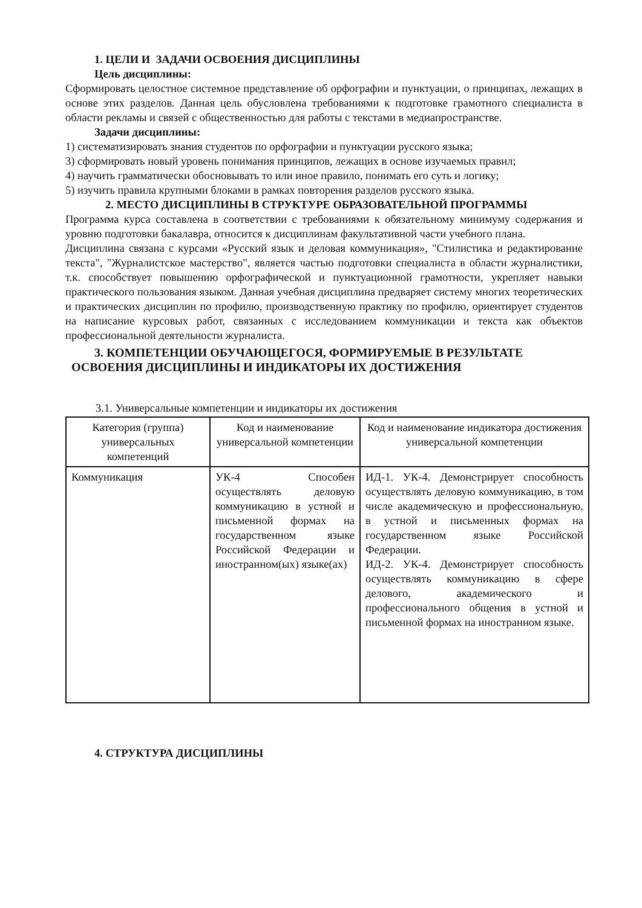1. ЦЕЛИ И ЗАДАЧИ ОСВОЕНИЯ ДИСЦИПЛИНЫ
Цель дисциплины:
Сформировать целостное системное представление об орфографии и пунктуации, о принципах, лежащих в основе этих разделов. Данная цель обусловлена требованиями к подготовке грамотного специалиста в области рекламы и связей с общественностью для работы с текстами в медиапространстве.
Задачи дисциплины:
1) систематизировать знания студентов по орфографии и пунктуации русского языка;
3) сформировать новый уровень понимания принципов, лежащих в основе изучаемых правил;
4) научить грамматически обосновывать то или иное правило, понимать его суть и логику;
5) изучить правила крупными блоками в рамках повторения разделов русского языка.
2. МЕСТО ДИСЦИПЛИНЫ В СТРУКТУРЕ ОБРАЗОВАТЕЛЬНОЙ ПРОГРАММЫ
Программа курса составлена в соответствии с требованиями к обязательному минимуму содержания и уровню подготовки бакалавра, относится к дисциплинам факультативной части учебного плана.
Дисциплина связана с курсами «Русский язык и деловая коммуникация», "Стилистика и редактирование текста", "Журналистское мастерство", является частью подготовки специалиста в области журналистики, т.к. способствует повышению орфографической и пунктуационной грамотности, укрепляет навыки практического пользования языком. Данная учебная дисциплина предваряет систему многих теоретических и практических дисциплин по профилю, производственную практику по профилю, ориентирует студентов на написание курсовых работ, связанных с исследованием коммуникации и текста как объектов профессиональной деятельности журналиста.
3. КОМПЕТЕНЦИИ ОБУЧАЮЩЕГОСЯ, ФОРМИРУЕМЫЕ В РЕЗУЛЬТАТЕ
ОСВОЕНИЯ ДИСЦИПЛИНЫ И ИНДИКАТОРЫ ИХ ДОСТИЖЕНИЯ
3.1. Универсальные компетенции и индикаторы их достижения
| Категория (группа) универсальных компетенций | Код и наименование универсальной компетенции | Код и наименование индикатора достижения универсальной компетенции |
| --- | --- | --- |
| Коммуникация | УК-4 Способен осуществлять деловую коммуникацию в устной и письменной формах на государственном языке Российской Федерации и иностранном(ых) языке(ах) | ИД-1. УК-4. Демонстрирует способность осуществлять деловую коммуникацию, в том числе академическую и профессиональную, в устной и письменных формах на государственном языке Российской Федерации. ИД-2. УК-4. Демонстрирует способность осуществлять коммуникацию в сфере делового, академического и профессионального общения в устной и письменной формах на иностранном языке. |
4. СТРУКТУРА ДИСЦИПЛИНЫ